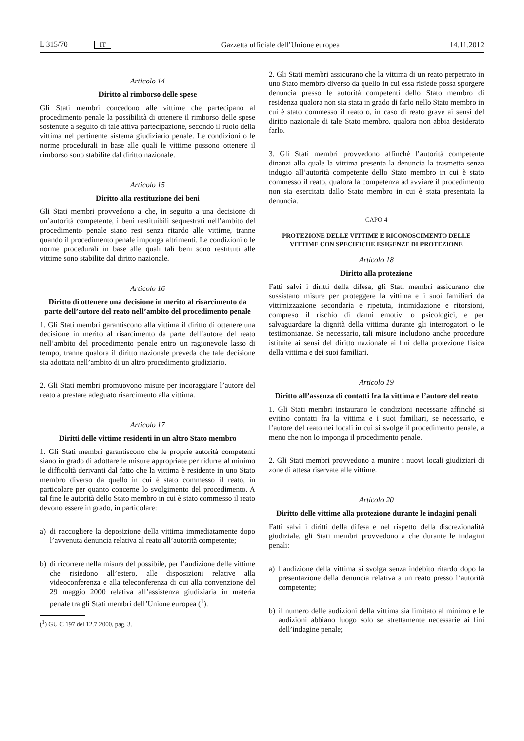L 315/70 IT Gazzetta ufficiale dell’Unione europea 14.11.2012
Articolo 14
Diritto al rimborso delle spese
Gli Stati membri concedono alle vittime che partecipano al procedimento penale la possibilità di ottenere il rimborso delle spese sostenute a seguito di tale attiva partecipazione, secondo il ruolo della vittima nel pertinente sistema giudiziario penale. Le condizioni o le norme procedurali in base alle quali le vittime possono ottenere il rimborso sono stabilite dal diritto nazionale.
Articolo 15
Diritto alla restituzione dei beni
Gli Stati membri provvedono a che, in seguito a una decisione di un’autorità competente, i beni restituibili sequestrati nell’ambito del procedimento penale siano resi senza ritardo alle vittime, tranne quando il procedimento penale imponga altrimenti. Le condizioni o le norme procedurali in base alle quali tali beni sono restituiti alle vittime sono stabilite dal diritto nazionale.
Articolo 16
Diritto di ottenere una decisione in merito al risarcimento da parte dell’autore del reato nell’ambito del procedimento penale
1. Gli Stati membri garantiscono alla vittima il diritto di ottenere una decisione in merito al risarcimento da parte dell’autore del reato nell’ambito del procedimento penale entro un ragionevole lasso di tempo, tranne qualora il diritto nazionale preveda che tale decisione sia adottata nell’ambito di un altro procedimento giudiziario.
2. Gli Stati membri promuovono misure per incoraggiare l’autore del reato a prestare adeguato risarcimento alla vittima.
Articolo 17
Diritti delle vittime residenti in un altro Stato membro
1. Gli Stati membri garantiscono che le proprie autorità competenti siano in grado di adottare le misure appropriate per ridurre al minimo le difficoltà derivanti dal fatto che la vittima è residente in uno Stato membro diverso da quello in cui è stato commesso il reato, in particolare per quanto concerne lo svolgimento del procedimento. A tal fine le autorità dello Stato membro in cui è stato commesso il reato devono essere in grado, in particolare:
a) di raccogliere la deposizione della vittima immediatamente dopo l’avvenuta denuncia relativa al reato all’autorità competente;
b) di ricorrere nella misura del possibile, per l’audizione delle vittime che risiedono all’estero, alle disposizioni relative alla videoconferenza e alla teleconferenza di cui alla convenzione del 29 maggio 2000 relativa all’assistenza giudiziaria in materia penale tra gli Stati membri dell’Unione europea (<sup>1</sup>).
(<sup>1</sup>) GU C 197 del 12.7.2000, pag. 3.
2. Gli Stati membri assicurano che la vittima di un reato perpetrato in uno Stato membro diverso da quello in cui essa risiede possa sporgere denuncia presso le autorità competenti dello Stato membro di residenza qualora non sia stata in grado di farlo nello Stato membro in cui è stato commesso il reato o, in caso di reato grave ai sensi del diritto nazionale di tale Stato membro, qualora non abbia desiderato farlo.
3. Gli Stati membri provvedono affinché l’autorità competente dinanzi alla quale la vittima presenta la denuncia la trasmetta senza indugio all’autorità competente dello Stato membro in cui è stato commesso il reato, qualora la competenza ad avviare il procedimento non sia esercitata dallo Stato membro in cui è stata presentata la denuncia.
CAPO 4
PROTEZIONE DELLE VITTIME E RICONOSCIMENTO DELLE VITTIME CON SPECIFICHE ESIGENZE DI PROTEZIONE
Articolo 18
Diritto alla protezione
Fatti salvi i diritti della difesa, gli Stati membri assicurano che sussistano misure per proteggere la vittima e i suoi familiari da vittimizzazione secondaria e ripetuta, intimidazione e ritorsioni, compreso il rischio di danni emotivi o psicologici, e per salvaguardare la dignità della vittima durante gli interrogatori o le testimonianze. Se necessario, tali misure includono anche procedure istituite ai sensi del diritto nazionale ai fini della protezione fisica della vittima e dei suoi familiari.
Articolo 19
Diritto all’assenza di contatti fra la vittima e l’autore del reato
1. Gli Stati membri instaurano le condizioni necessarie affinché si evitino contatti fra la vittima e i suoi familiari, se necessario, e l’autore del reato nei locali in cui si svolge il procedimento penale, a meno che non lo imponga il procedimento penale.
2. Gli Stati membri provvedono a munire i nuovi locali giudiziari di zone di attesa riservate alle vittime.
Articolo 20
Diritto delle vittime alla protezione durante le indagini penali
Fatti salvi i diritti della difesa e nel rispetto della discrezionalità giudiziale, gli Stati membri provvedono a che durante le indagini penali:
a) l’audizione della vittima si svolga senza indebito ritardo dopo la presentazione della denuncia relativa a un reato presso l’autorità competente;
b) il numero delle audizioni della vittima sia limitato al minimo e le audizioni abbiano luogo solo se strettamente necessarie ai fini dell’indagine penale;